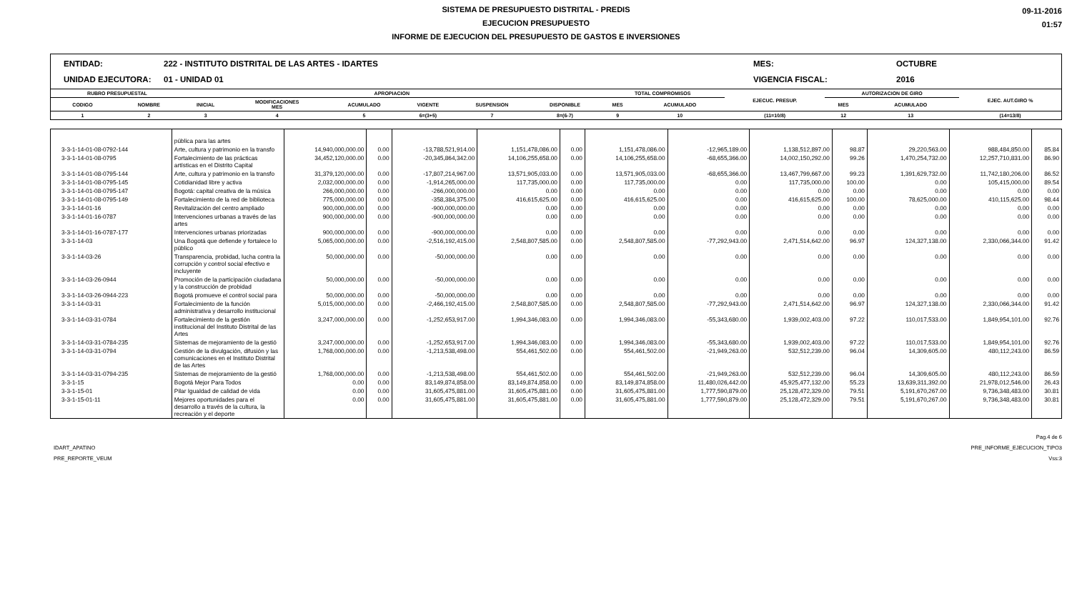SISTEMA DE PRESUPUESTO DISTRITAL - PREDIS
EJECUCION PRESUPUESTO
INFORME DE EJECUCION DEL PRESUPUESTO DE GASTOS E INVERSIONES
09-11-2016
01:57
ENTIDAD: 222 - INSTITUTO DISTRITAL DE LAS ARTES - IDARTES MES: OCTUBRE UNIDAD EJECUTORA: 01 - UNIDAD 01 VIGENCIA FISCAL: 2016
| RUBRO PRESUPUESTAL | | APROPIACION | | | | | | TOTAL COMPROMISOS | | EJECUC. PRESUP. | AUTORIZACION DE GIRO | | EJEC. AUT.GIRO % |
| --- | --- | --- | --- | --- | --- | --- | --- | --- | --- | --- | --- | --- | --- |
| CODIGO | NOMBRE | INICIAL | MODIFICACIONES MES | ACUMULADO | VIGENTE | SUSPENSION | DISPONIBLE | MES | ACUMULADO | | MES | ACUMULADO | |
| 1 | 2 | 3 | 4 | 5 | 6=(3+5) | 7 | 8=(6-7) | 9 | 10 | (11=10/8) | 12 | 13 | (14=13/8) |
| | pública para las artes | | | | | | | | | | | | |
| 3-3-1-14-01-08-0792-144 | Arte, cultura y patrimonio en la transfo | 14,940,000,000.00 | 0.00 | -13,788,521,914.00 | 1,151,478,086.00 | 0.00 | 1,151,478,086.00 | -12,965,189.00 | 1,138,512,897.00 | 98.87 | 29,220,563.00 | 988,484,850.00 | 85.84 |
| 3-3-1-14-01-08-0795 | Fortalecimiento de las prácticas artísticas en el Distrito Capital | 34,452,120,000.00 | 0.00 | -20,345,864,342.00 | 14,106,255,658.00 | 0.00 | 14,106,255,658.00 | -68,655,366.00 | 14,002,150,292.00 | 99.26 | 1,470,254,732.00 | 12,257,710,831.00 | 86.90 |
| 3-3-1-14-01-08-0795-144 | Arte, cultura y patrimonio en la transfo | 31,379,120,000.00 | 0.00 | -17,807,214,967.00 | 13,571,905,033.00 | 0.00 | 13,571,905,033.00 | -68,655,366.00 | 13,467,799,667.00 | 99.23 | 1,391,629,732.00 | 11,742,180,206.00 | 86.52 |
| 3-3-1-14-01-08-0795-145 | Cotidianidad libre y activa | 2,032,000,000.00 | 0.00 | -1,914,265,000.00 | 117,735,000.00 | 0.00 | 117,735,000.00 | 0.00 | 117,735,000.00 | 100.00 | 0.00 | 105,415,000.00 | 89.54 |
| 3-3-1-14-01-08-0795-147 | Bogotá: capital creativa de la música | 266,000,000.00 | 0.00 | -266,000,000.00 | 0.00 | 0.00 | 0.00 | 0.00 | 0.00 | 0.00 | 0.00 | 0.00 | 0.00 |
| 3-3-1-14-01-08-0795-149 | Fortalecimiento de la red de biblioteca | 775,000,000.00 | 0.00 | -358,384,375.00 | 416,615,625.00 | 0.00 | 416,615,625.00 | 0.00 | 416,615,625.00 | 100.00 | 78,625,000.00 | 410,115,625.00 | 98.44 |
| 3-3-1-14-01-16 | Revitalización del centro ampliado | 900,000,000.00 | 0.00 | -900,000,000.00 | 0.00 | 0.00 | 0.00 | 0.00 | 0.00 | 0.00 | 0.00 | 0.00 | 0.00 |
| 3-3-1-14-01-16-0787 | Intervenciones urbanas a través de las artes | 900,000,000.00 | 0.00 | -900,000,000.00 | 0.00 | 0.00 | 0.00 | 0.00 | 0.00 | 0.00 | 0.00 | 0.00 | 0.00 |
| 3-3-1-14-01-16-0787-177 | Intervenciones urbanas priorizadas | 900,000,000.00 | 0.00 | -900,000,000.00 | 0.00 | 0.00 | 0.00 | 0.00 | 0.00 | 0.00 | 0.00 | 0.00 | 0.00 |
| 3-3-1-14-03 | Una Bogotá que defiende y fortalece lo público | 5,065,000,000.00 | 0.00 | -2,516,192,415.00 | 2,548,807,585.00 | 0.00 | 2,548,807,585.00 | -77,292,943.00 | 2,471,514,642.00 | 96.97 | 124,327,138.00 | 2,330,066,344.00 | 91.42 |
| 3-3-1-14-03-26 | Transparencia, probidad, lucha contra la corrupción y control social efectivo e incluyente | 50,000,000.00 | 0.00 | -50,000,000.00 | 0.00 | 0.00 | 0.00 | 0.00 | 0.00 | 0.00 | 0.00 | 0.00 | 0.00 |
| 3-3-1-14-03-26-0944 | Promoción de la participación ciudadana y la construcción de probidad | 50,000,000.00 | 0.00 | -50,000,000.00 | 0.00 | 0.00 | 0.00 | 0.00 | 0.00 | 0.00 | 0.00 | 0.00 | 0.00 |
| 3-3-1-14-03-26-0944-223 | Bogotá promueve el control social para | 50,000,000.00 | 0.00 | -50,000,000.00 | 0.00 | 0.00 | 0.00 | 0.00 | 0.00 | 0.00 | 0.00 | 0.00 | 0.00 |
| 3-3-1-14-03-31 | Fortalecimiento de la función administrativa y desarrollo institucional | 5,015,000,000.00 | 0.00 | -2,466,192,415.00 | 2,548,807,585.00 | 0.00 | 2,548,807,585.00 | -77,292,943.00 | 2,471,514,642.00 | 96.97 | 124,327,138.00 | 2,330,066,344.00 | 91.42 |
| 3-3-1-14-03-31-0784 | Fortalecimiento de la gestión institucional del Instituto Distrital de las Artes | 3,247,000,000.00 | 0.00 | -1,252,653,917.00 | 1,994,346,083.00 | 0.00 | 1,994,346,083.00 | -55,343,680.00 | 1,939,002,403.00 | 97.22 | 110,017,533.00 | 1,849,954,101.00 | 92.76 |
| 3-3-1-14-03-31-0784-235 | Sistemas de mejoramiento de la gestió | 3,247,000,000.00 | 0.00 | -1,252,653,917.00 | 1,994,346,083.00 | 0.00 | 1,994,346,083.00 | -55,343,680.00 | 1,939,002,403.00 | 97.22 | 110,017,533.00 | 1,849,954,101.00 | 92.76 |
| 3-3-1-14-03-31-0794 | Gestión de la divulgación, difusión y las comunicaciones en el Instituto Distrital de las Artes | 1,768,000,000.00 | 0.00 | -1,213,538,498.00 | 554,461,502.00 | 0.00 | 554,461,502.00 | -21,949,263.00 | 532,512,239.00 | 96.04 | 14,309,605.00 | 480,112,243.00 | 86.59 |
| 3-3-1-14-03-31-0794-235 | Sistemas de mejoramiento de la gestió | 1,768,000,000.00 | 0.00 | -1,213,538,498.00 | 554,461,502.00 | 0.00 | 554,461,502.00 | -21,949,263.00 | 532,512,239.00 | 96.04 | 14,309,605.00 | 480,112,243.00 | 86.59 |
| 3-3-1-15 | Bogotá Mejor Para Todos | 0.00 | 0.00 | 83,149,874,858.00 | 83,149,874,858.00 | 0.00 | 83,149,874,858.00 | 11,480,026,442.00 | 45,925,477,132.00 | 55.23 | 13,639,311,392.00 | 21,978,012,546.00 | 26.43 |
| 3-3-1-15-01 | Pilar Igualdad de calidad de vida | 0.00 | 0.00 | 31,605,475,881.00 | 31,605,475,881.00 | 0.00 | 31,605,475,881.00 | 1,777,590,879.00 | 25,128,472,329.00 | 79.51 | 5,191,670,267.00 | 9,736,348,483.00 | 30.81 |
| 3-3-1-15-01-11 | Mejores oportunidades para el desarrollo a través de la cultura, la recreación y el deporte | 0.00 | 0.00 | 31,605,475,881.00 | 31,605,475,881.00 | 0.00 | 31,605,475,881.00 | 1,777,590,879.00 | 25,128,472,329.00 | 79.51 | 5,191,670,267.00 | 9,736,348,483.00 | 30.81 |
IDART_APATINO
PRE_REPORTE_VEUM
Pag.4 de 6
PRE_INFORME_EJECUCION_TIPO3
Vss:3